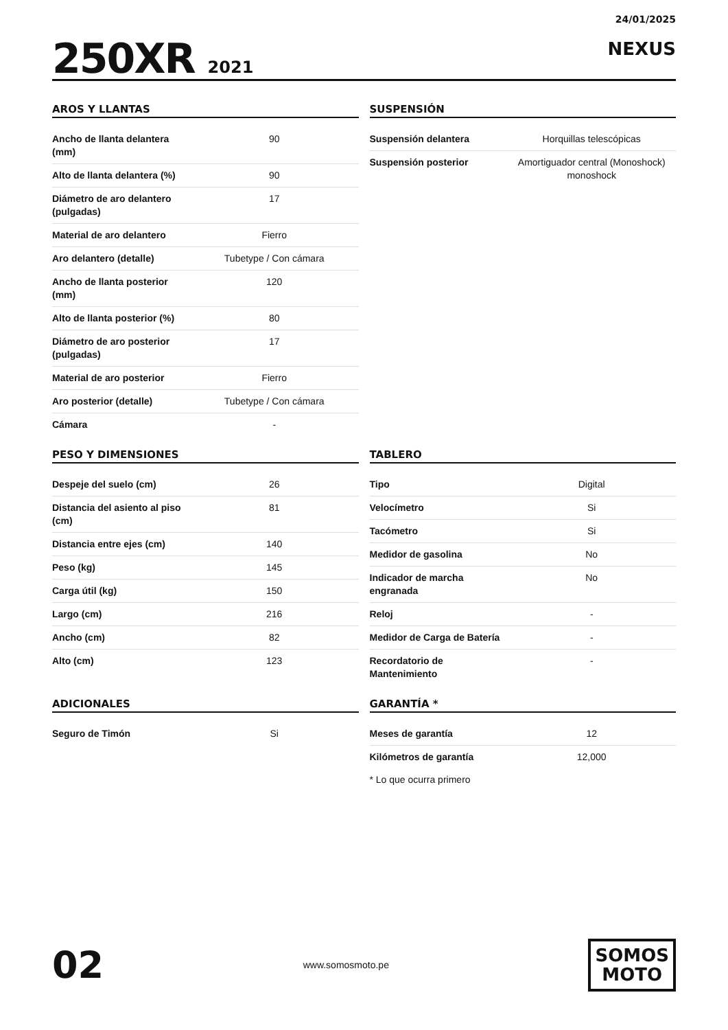250XR 2021
24/01/2025
NEXUS
AROS Y LLANTAS
| Ancho de llanta delantera (mm) | 90 |
| Alto de llanta delantera (%) | 90 |
| Diámetro de aro delantero (pulgadas) | 17 |
| Material de aro delantero | Fierro |
| Aro delantero (detalle) | Tubetype / Con cámara |
| Ancho de llanta posterior (mm) | 120 |
| Alto de llanta posterior (%) | 80 |
| Diámetro de aro posterior (pulgadas) | 17 |
| Material de aro posterior | Fierro |
| Aro posterior (detalle) | Tubetype / Con cámara |
| Cámara | - |
SUSPENSIÓN
| Suspensión delantera | Horquillas telescópicas |
| Suspensión posterior | Amortiguador central (Monoshock) monoshock |
PESO Y DIMENSIONES
| Despeje del suelo (cm) | 26 |
| Distancia del asiento al piso (cm) | 81 |
| Distancia entre ejes (cm) | 140 |
| Peso (kg) | 145 |
| Carga útil (kg) | 150 |
| Largo (cm) | 216 |
| Ancho (cm) | 82 |
| Alto (cm) | 123 |
TABLERO
| Tipo | Digital |
| Velocímetro | Si |
| Tacómetro | Si |
| Medidor de gasolina | No |
| Indicador de marcha engranada | No |
| Reloj | - |
| Medidor de Carga de Batería | - |
| Recordatorio de Mantenimiento | - |
ADICIONALES
| Seguro de Timón | Si |
GARANTÍA *
| Meses de garantía | 12 |
| Kilómetros de garantía | 12,000 |
* Lo que ocurra primero
02
www.somosmoto.pe
SOMOS
MOTO